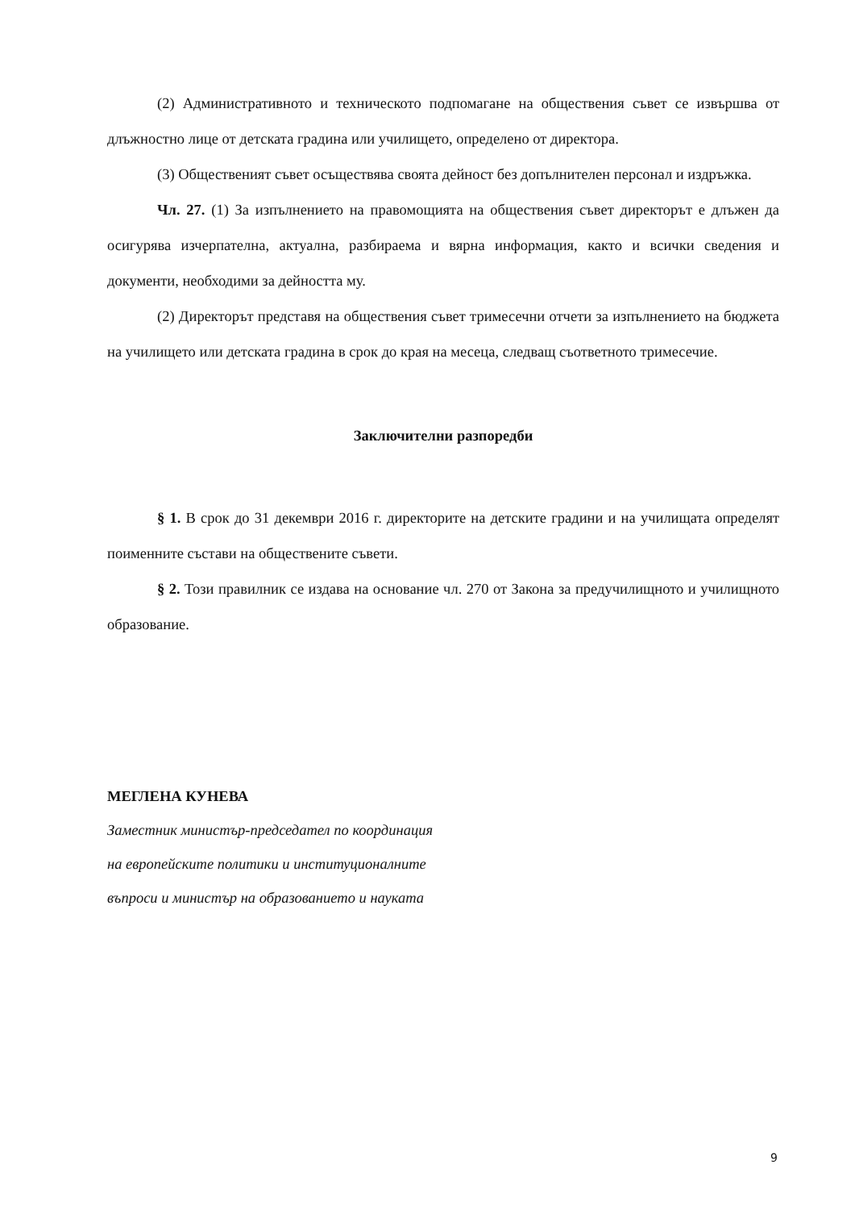(2) Административното и техническото подпомагане на обществения съвет се извършва от длъжностно лице от детската градина или училището, определено от директора.
(3) Общественият съвет осъществява своята дейност без допълнителен персонал и издръжка.
Чл. 27. (1) За изпълнението на правомощията на обществения съвет директорът е длъжен да осигурява изчерпателна, актуална, разбираема и вярна информация, както и всички сведения и документи, необходими за дейността му.
(2) Директорът представя на обществения съвет тримесечни отчети за изпълнението на бюджета на училището или детската градина в срок до края на месеца, следващ съответното тримесечие.
Заключителни разпоредби
§ 1. В срок до 31 декември 2016 г. директорите на детските градини и на училищата определят поименните състави на обществените съвети.
§ 2. Този правилник се издава на основание чл. 270 от Закона за предучилищното и училищното образование.
МЕГЛЕНА КУНЕВА
Заместник министър-председател по координация
на европейските политики и институционалните
въпроси и министър на образованието и науката
9